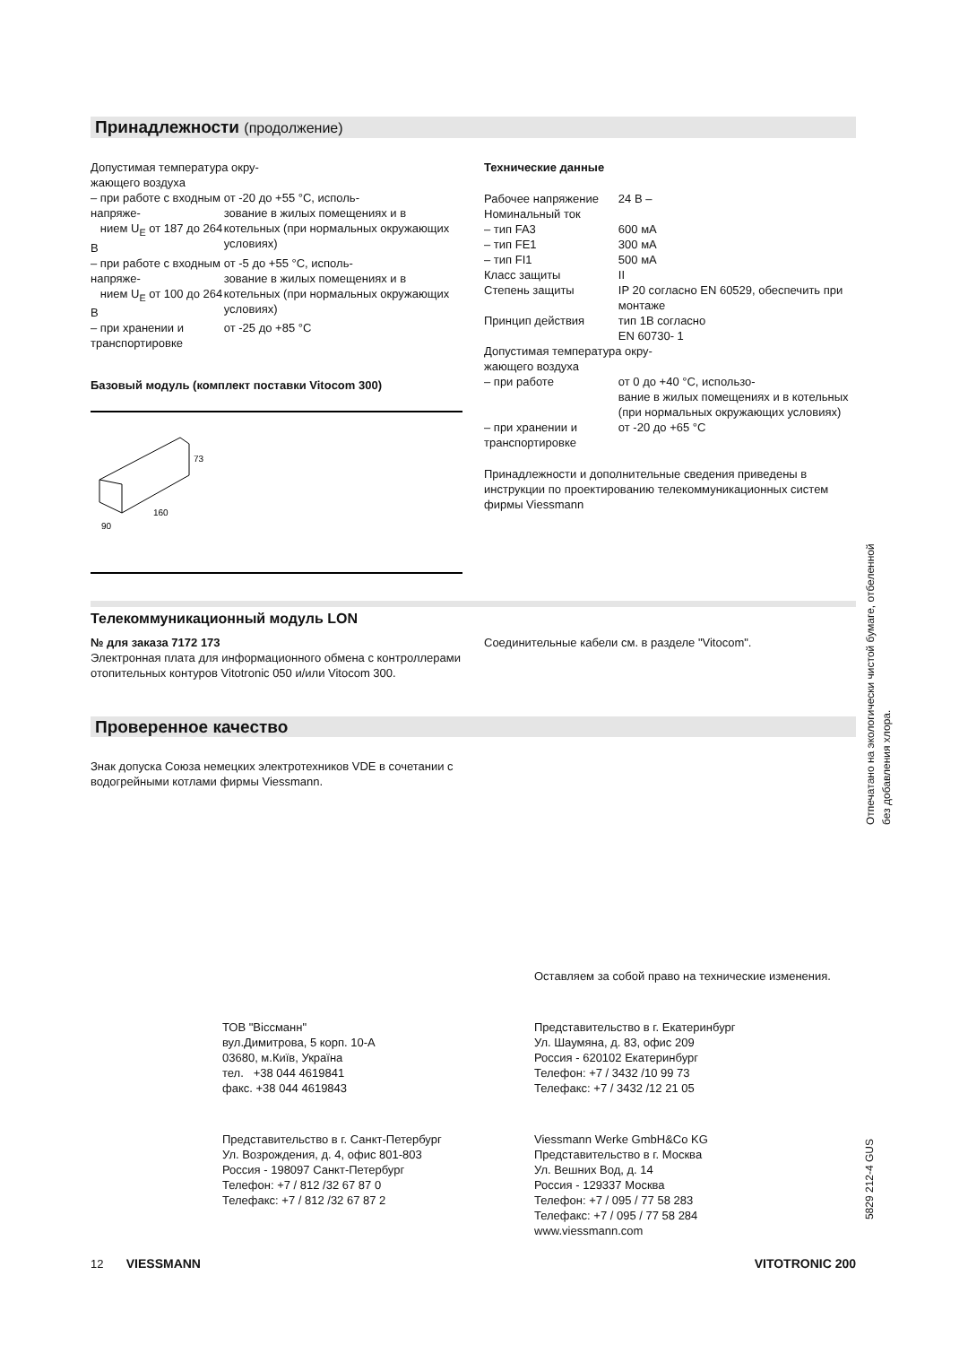Принадлежности (продолжение)
| Допустимая температура окру- жающего воздуха | |
| – при работе с входным напряже- нием U<sub>E</sub> от 187 до 264 В | от -20 до +55 °C, исполь- зование в жилых помещениях и в котельных (при нормальных окружающих условиях) |
| – при работе с входным напряже- нием U<sub>E</sub> от 100 до 264 В | от -5 до +55 °C, исполь- зование в жилых помещениях и в котельных (при нормальных окружающих условиях) |
| – при хранении и транспортировке | от -25 до +85 °C |
Базовый модуль (комплект поставки Vitocom 300)
160
90
73
Технические данные
| Рабочее напряжение | 24 В – |
| Номинальный ток | |
| – тип FA3 | 600 мА |
| – тип FE1 | 300 мА |
| – тип FI1 | 500 мА |
| Класс защиты | II |
| Степень защиты | IP 20 согласно EN 60529, обеспечить при монтаже |
| Принцип действия | тип 1B согласно EN 60730- 1 |
| Допустимая температура окру- жающего воздуха | |
| – при работе | от 0 до +40 °C, использо- вание в жилых помещениях и в котельных (при нормальных окружающих условиях) |
| – при хранении и транспортировке | от -20 до +65 °C |
Принадлежности и дополнительные сведения приведены в инструкции по проектированию телекоммуникационных систем фирмы Viessmann
Телекоммуникационный модуль LON
№ для заказа 7172 173
Электронная плата для информационного обмена с контроллерами отопительных контуров Vitotronic 050 и/или Vitocom 300.
Соединительные кабели см. в разделе "Vitocom".
Проверенное качество
Знак допуска Союза немецких электротехников VDE в сочетании с водогрейными котлами фирмы Viessmann.
Оставляем за собой право на технические изменения.
ТОВ "Віссманн"
вул.Димитрова, 5 корп. 10-А
03680, м.Київ, Україна
тел. +38 044 4619841
факс. +38 044 4619843
Представительство в г. Екатеринбург
Ул. Шаумяна, д. 83, офис 209
Россия - 620102 Екатеринбург
Телефон: +7 / 3432 /10 99 73
Телефакс: +7 / 3432 /12 21 05
Представительство в г. Санкт-Петербург
Ул. Возрождения, д. 4, офис 801-803
Россия - 198097 Санкт-Петербург
Телефон: +7 / 812 /32 67 87 0
Телефакс: +7 / 812 /32 67 87 2
Viessmann Werke GmbH&Co KG
Представительство в г. Москва
Ул. Вешних Вод, д. 14
Россия - 129337 Москва
Телефон: +7 / 095 / 77 58 283
Телефакс: +7 / 095 / 77 58 284
www.viessmann.com
12 VIESSMANN VITOTRONIC 200
Отпечатано на экологически чистой бумаге, отбеленной без добавления хлора.
5829 212-4 GUS